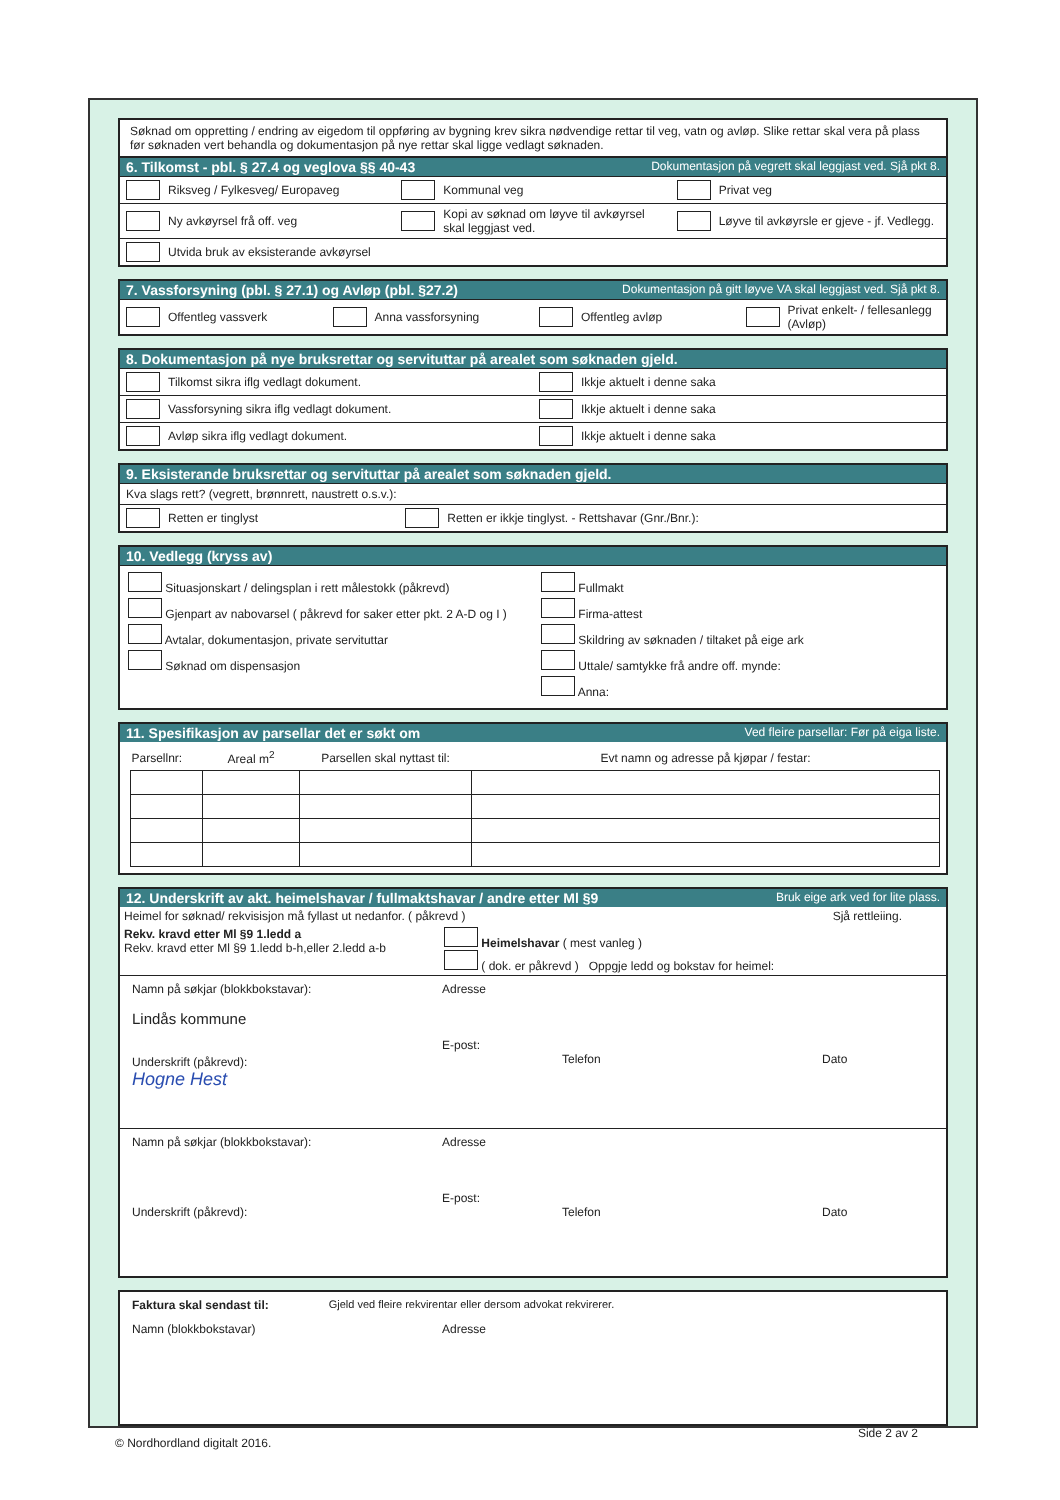Søknad om oppretting / endring av eigedom til oppføring av bygning krev sikra nødvendige rettar til veg, vatn og avløp. Slike rettar skal vera på plass før søknaden vert behandla og dokumentasjon på nye rettar skal ligge vedlagt søknaden.
6. Tilkomst - pbl. § 27.4 og veglova §§ 40-43 Dokumentasjon på vegrett skal leggjast ved. Sjå pkt 8.
Riksveg / Fylkesveg/ Europaveg Kommunal veg Privat veg
Ny avkøyrsel frå off. veg Kopi av søknad om løyve til avkøyrsel skal leggjast ved.
Løyve til avkøyrsle er gjeve - jf. Vedlegg.
Utvida bruk av eksisterande avkøyrsel
7. Vassforsyning (pbl. § 27.1) og Avløp (pbl. §27.2) Dokumentasjon på gitt løyve VA skal leggjast ved. Sjå pkt 8.
Offentleg vassverk Anna vassforsyning Offentleg avløp Privat enkelt- / fellesanlegg (Avløp)
8. Dokumentasjon på nye bruksrettar og servituttar på arealet som søknaden gjeld.
Tilkomst sikra iflg vedlagt dokument.
Ikkje aktuelt i denne saka
Vassforsyning sikra iflg vedlagt dokument.
Ikkje aktuelt i denne saka
Avløp sikra iflg vedlagt dokument.
Ikkje aktuelt i denne saka
9. Eksisterande bruksrettar og servituttar på arealet som søknaden gjeld.
Kva slags rett? (vegrett, brønnrett, naustrett o.s.v.):
Retten er tinglyst Retten er ikkje tinglyst. - Rettshavar (Gnr./Bnr.):
10. Vedlegg (kryss av)
Situasjonskart / delingsplan i rett målestokk (påkrevd)
Gjenpart av nabovarsel ( påkrevd for saker etter pkt. 2 A-D og I )
Avtalar, dokumentasjon, private servituttar
Søknad om dispensasjon
Fullmakt
Firma-attest
Skildring av søknaden / tiltaket på eige ark
Uttale/ samtykke frå andre off. mynde:
Anna:
11. Spesifikasjon av parsellar det er søkt om Ved fleire parsellar: Før på eiga liste.
| Parsellnr: | Areal m<sup>2</sup> | Parsellen skal nyttast til: | Evt namn og adresse på kjøpar / festar: |
| --- | --- | --- | --- |
12. Underskrift av akt. heimelshavar / fullmaktshavar / andre etter Ml §9 Bruk eige ark ved for lite plass.
Heimel for søknad/ rekvisisjon må fyllast ut nedanfor. ( påkrevd ) Sjå rettleiing.
Rekv. kravd etter Ml §9 1.ledd a
Rekv. kravd etter Ml §9 1.ledd b-h,eller 2.ledd a-b
Heimelshavar ( mest vanleg )
( dok. er påkrevd ) Oppgje ledd og bokstav for heimel:
Namn på søkjar (blokkbokstavar):
Lindås kommune
Underskrift (påkrevd):
Hogne Hest
Adresse
E-post:
Telefon
Dato
Namn på søkjar (blokkbokstavar):
Underskrift (påkrevd):
Adresse
E-post:
Telefon
Dato
Faktura skal sendast til: Gjeld ved fleire rekvirentar eller dersom advokat rekvirerer.
Namn (blokkbokstavar) Adresse
Side 2 av 2
© Nordhordland digitalt 2016.